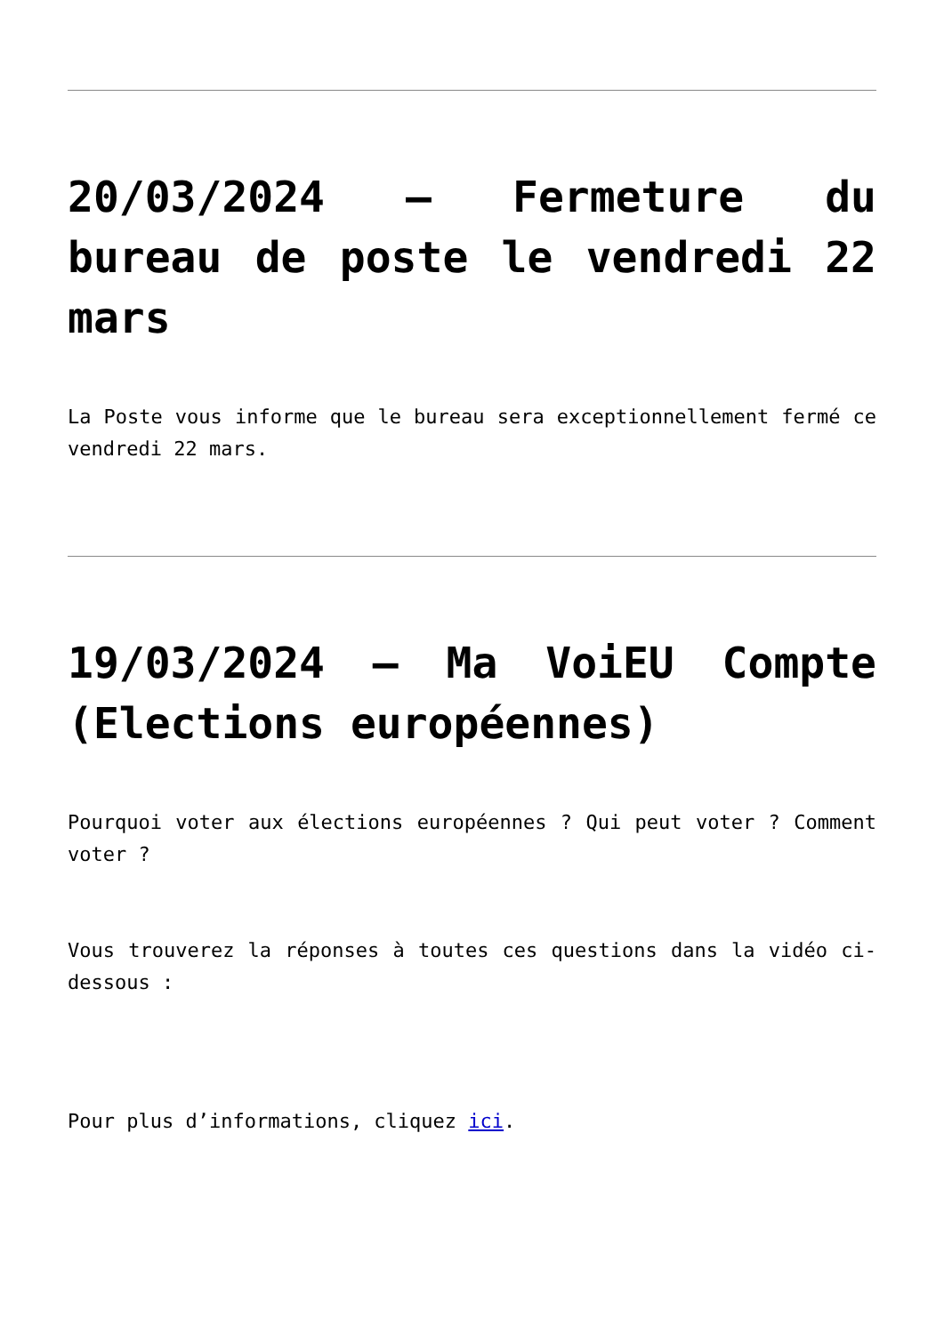20/03/2024 – Fermeture du bureau de poste le vendredi 22 mars
La Poste vous informe que le bureau sera exceptionnellement fermé ce vendredi 22 mars.
19/03/2024 – Ma VoiEU Compte (Elections européennes)
Pourquoi voter aux élections européennes ? Qui peut voter ? Comment voter ?
Vous trouverez la réponses à toutes ces questions dans la vidéo ci-dessous :
Pour plus d’informations, cliquez ici.